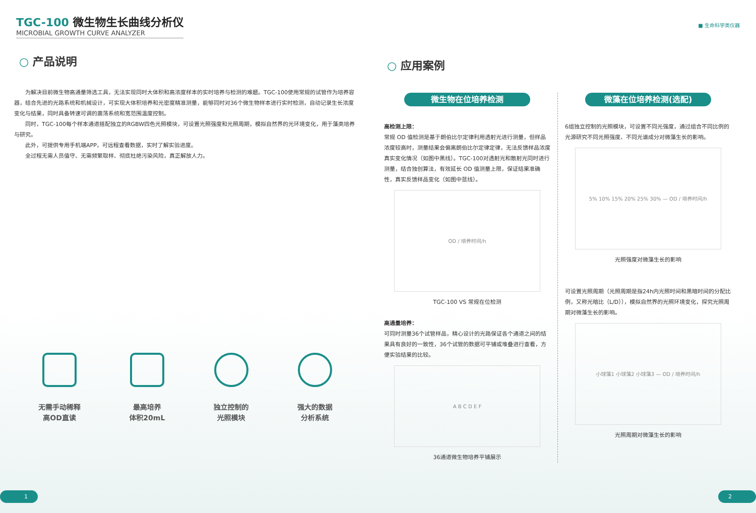TGC-100 微生物生长曲线分析仪
MICROBIAL GROWTH CURVE ANALYZER
■ 生命科学类仪器
○ 产品说明
　　为解决目前微生物高通量筛选工具，无法实现同时大体积和高浓度样本的实时培养与检测的难题。TGC-100使用常规的试管作为培养容器，结合先进的光路系统和机械设计，可实现大体积培养和光密度精准测量，能够同时对36个微生物样本进行实时检测，自动记录生长浓度变化与结果，同时具备转速可调的震荡系统和宽范围温度控制。
　　同时，TGC-100每个样本通道搭配独立的RGBW四色光照模块，可设置光照强度和光照周期，模拟自然界的光环境变化，用于藻类培养与研究。
　　此外，可提供专用手机端APP，可远程查看数据，实时了解实验进度。
　　全过程无需人员值守、无需频繁取样、彻底杜绝污染风险，真正解放人力。
无需手动稀释
高OD直读
最高培养
体积20mL
独立控制的
光照模块
强大的数据
分析系统
○ 应用案例
微生物在位培养检测
高检测上限：
常规 OD 值检测是基于朗伯比尔定律利用透射光进行测量，但样品浓度较高时，测量结果会偏离朗伯比尔定律定律，无法反馈样品浓度真实变化情况（如图中黑线）。TGC-100对透射光和散射光同时进行测量，结合独创算法，有效延长 OD 值测量上限，保证结果准确性，真实反馈样品变化（如图中蓝线）。
OD / 培养时间/h
TGC-100 VS 常规在位检测
高通量培养：
可同时测量36个试管样品，精心设计的光路保证各个通道之间的结果具有良好的一致性，36个试管的数据可平铺或堆叠进行查看，方便实验结果的比较。
A B C D E F
36通道微生物培养平铺展示
微藻在位培养检测(选配)
6组独立控制的光照模块，可设置不同光强度，通过组合不同比例的光源研究不同光照强度、不同光谱成分对微藻生长的影响。
5% 10% 15% 20% 25% 30% — OD / 培养时间/h
光照强度对微藻生长的影响
可设置光照周期（光照周期是指24h内光照时间和黑暗时间的分配比例，又称光暗比（L/D）），模拟自然界的光照环境变化，探究光照周期对微藻生长的影响。
小球藻1 小球藻2 小球藻3 — OD / 培养时间/h
光照周期对微藻生长的影响
1 2